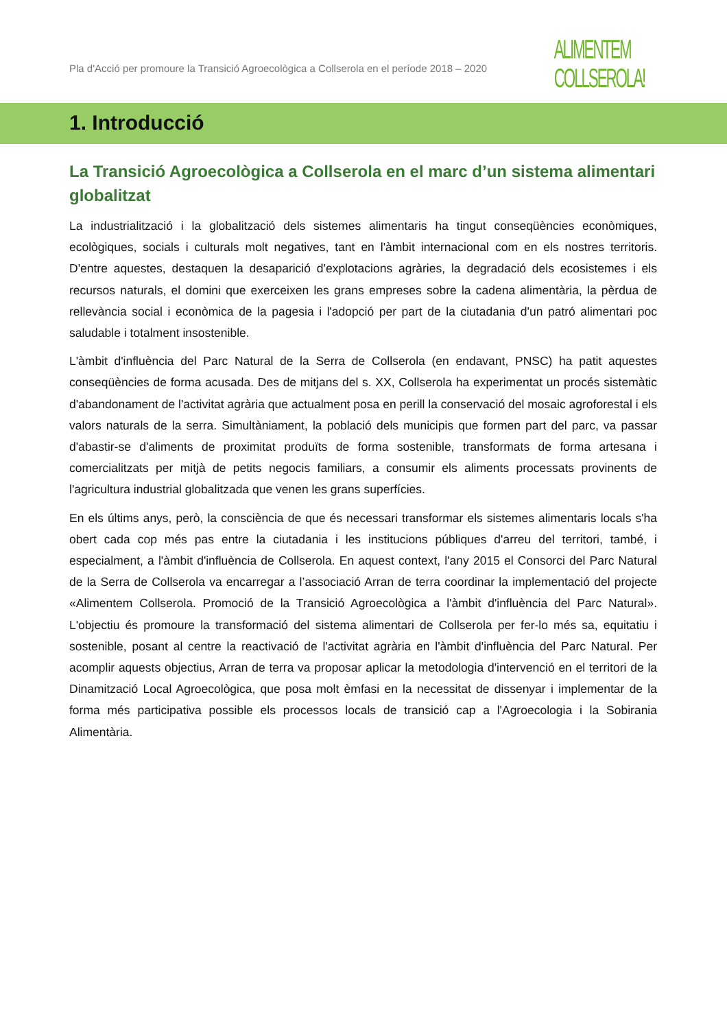Pla d'Acció per promoure la Transició Agroecològica a Collserola en el període 2018 – 2020
ALIMENTEM
COLLSEROLA!
1. Introducció
La Transició Agroecològica a Collserola en el marc d’un sistema alimentari globalitzat
La industrialització i la globalització dels sistemes alimentaris ha tingut conseqüències econòmiques, ecològiques, socials i culturals molt negatives, tant en l'àmbit internacional com en els nostres territoris. D'entre aquestes, destaquen la desaparició d'explotacions agràries, la degradació dels ecosistemes i els recursos naturals, el domini que exerceixen les grans empreses sobre la cadena alimentària, la pèrdua de rellevància social i econòmica de la pagesia i l'adopció per part de la ciutadania d'un patró alimentari poc saludable i totalment insostenible.
L'àmbit d'influència del Parc Natural de la Serra de Collserola (en endavant, PNSC) ha patit aquestes conseqüències de forma acusada. Des de mitjans del s. XX, Collserola ha experimentat un procés sistemàtic d'abandonament de l'activitat agrària que actualment posa en perill la conservació del mosaic agroforestal i els valors naturals de la serra. Simultàniament, la població dels municipis que formen part del parc, va passar d'abastir-se d'aliments de proximitat produïts de forma sostenible, transformats de forma artesana i comercialitzats per mitjà de petits negocis familiars, a consumir els aliments processats provinents de l'agricultura industrial globalitzada que venen les grans superfícies.
En els últims anys, però, la consciència de que és necessari transformar els sistemes alimentaris locals s'ha obert cada cop més pas entre la ciutadania i les institucions públiques d'arreu del territori, també, i especialment, a l'àmbit d'influència de Collserola. En aquest context, l'any 2015 el Consorci del Parc Natural de la Serra de Collserola va encarregar a l’associació Arran de terra coordinar la implementació del projecte «Alimentem Collserola. Promoció de la Transició Agroecològica a l'àmbit d'influència del Parc Natural». L'objectiu és promoure la transformació del sistema alimentari de Collserola per fer-lo més sa, equitatiu i sostenible, posant al centre la reactivació de l'activitat agrària en l'àmbit d'influència del Parc Natural. Per acomplir aquests objectius, Arran de terra va proposar aplicar la metodologia d'intervenció en el territori de la Dinamització Local Agroecològica, que posa molt èmfasi en la necessitat de dissenyar i implementar de la forma més participativa possible els processos locals de transició cap a l'Agroecologia i la Sobirania Alimentària.